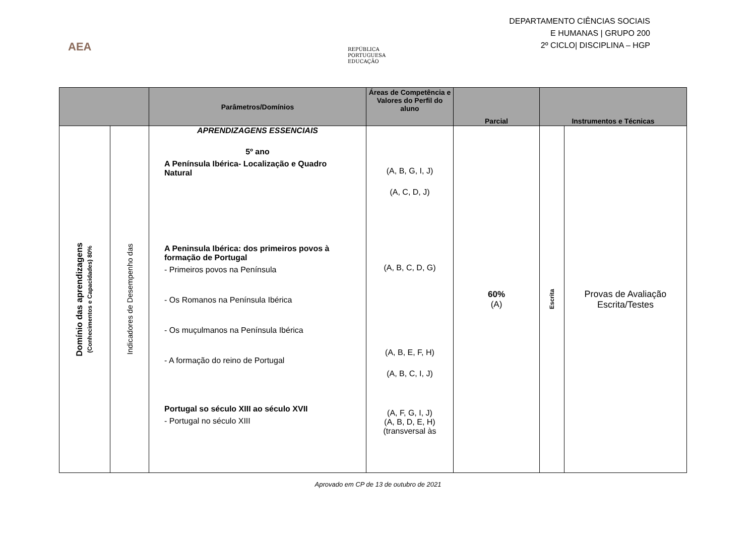DEPARTAMENTO CIÊNCIAS SOCIAIS
E HUMANAS | GRUPO 200
2º CICLO| DISCIPLINA – HGP
AEA
REPÚBLICA
PORTUGUESA
EDUCAÇÃO
| | | Parâmetros/Domínios | Áreas de Competência e Valores do Perfil do aluno | Parcial | Instrumentos e Técnicas | |
| --- | --- | --- | --- | --- | --- | --- |
| Domínio das aprendizagens (Conhecimentos e Capacidades) 80% | Indicadores de Desempenho das | APRENDIZAGENS ESSENCIAIS 5º ano A Península Ibérica- Localização e Quadro Natural A Peninsula Ibérica: dos primeiros povos à formação de Portugal - Primeiros povos na Península - Os Romanos na Península Ibérica - Os muçulmanos na Península Ibérica - A formação do reino de Portugal Portugal so século XIII ao século XVII - Portugal no século XIII | (A, B, G, I, J) (A, C, D, J) (A, B, C, D, G) (A, B, E, F, H) (A, B, C, I, J) (A, F, G, I, J) (A, B, D, E, H) (transversal às | 60% (A) | Escrita | Provas de Avaliação Escrita/Testes |
Aprovado em CP de 13 de outubro de 2021